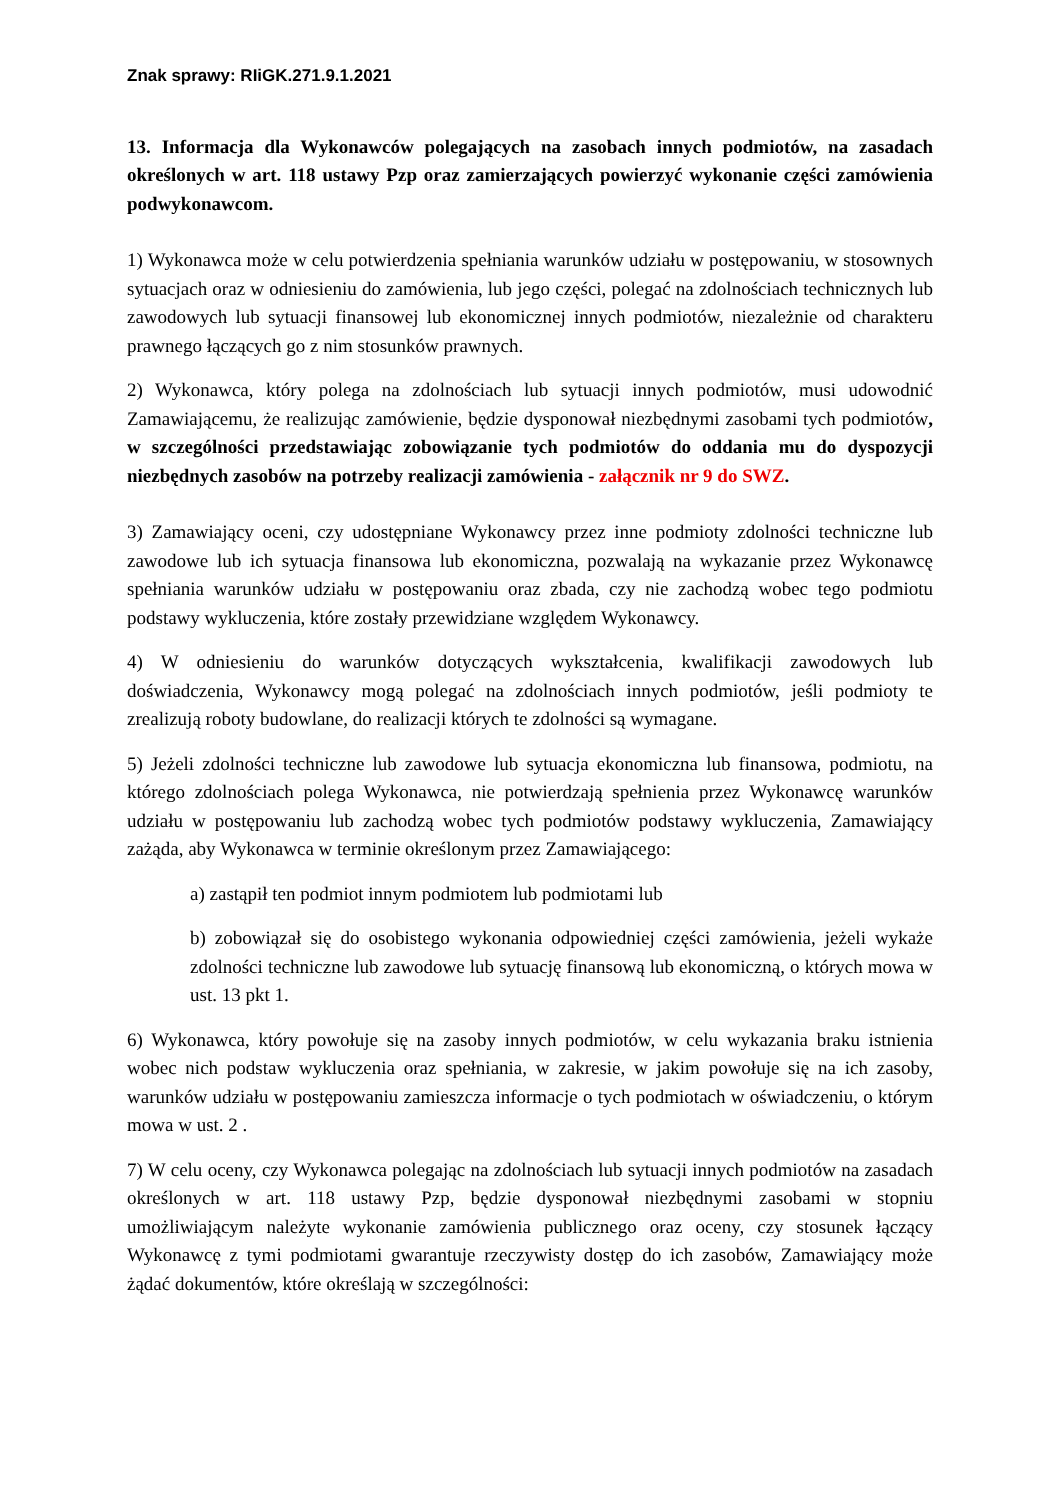Znak sprawy: RIiGK.271.9.1.2021
13. Informacja dla Wykonawców polegających na zasobach innych podmiotów, na zasadach określonych w art. 118 ustawy Pzp oraz zamierzających powierzyć wykonanie części zamówienia podwykonawcom.
1) Wykonawca może w celu potwierdzenia spełniania warunków udziału w postępowaniu, w stosownych sytuacjach oraz w odniesieniu do zamówienia, lub jego części, polegać na zdolnościach technicznych lub zawodowych lub sytuacji finansowej lub ekonomicznej innych podmiotów, niezależnie od charakteru prawnego łączących go z nim stosunków prawnych.
2) Wykonawca, który polega na zdolnościach lub sytuacji innych podmiotów, musi udowodnić Zamawiającemu, że realizując zamówienie, będzie dysponował niezbędnymi zasobami tych podmiotów, w szczególności przedstawiając zobowiązanie tych podmiotów do oddania mu do dyspozycji niezbędnych zasobów na potrzeby realizacji zamówienia - załącznik nr 9 do SWZ.
3) Zamawiający oceni, czy udostępniane Wykonawcy przez inne podmioty zdolności techniczne lub zawodowe lub ich sytuacja finansowa lub ekonomiczna, pozwalają na wykazanie przez Wykonawcę spełniania warunków udziału w postępowaniu oraz zbada, czy nie zachodzą wobec tego podmiotu podstawy wykluczenia, które zostały przewidziane względem Wykonawcy.
4) W odniesieniu do warunków dotyczących wykształcenia, kwalifikacji zawodowych lub doświadczenia, Wykonawcy mogą polegać na zdolnościach innych podmiotów, jeśli podmioty te zrealizują roboty budowlane, do realizacji których te zdolności są wymagane.
5) Jeżeli zdolności techniczne lub zawodowe lub sytuacja ekonomiczna lub finansowa, podmiotu, na którego zdolnościach polega Wykonawca, nie potwierdzają spełnienia przez Wykonawcę warunków udziału w postępowaniu lub zachodzą wobec tych podmiotów podstawy wykluczenia, Zamawiający zażąda, aby Wykonawca w terminie określonym przez Zamawiającego:
a) zastąpił ten podmiot innym podmiotem lub podmiotami lub
b) zobowiązał się do osobistego wykonania odpowiedniej części zamówienia, jeżeli wykaże zdolności techniczne lub zawodowe lub sytuację finansową lub ekonomiczną, o których mowa w ust. 13 pkt 1.
6) Wykonawca, który powołuje się na zasoby innych podmiotów, w celu wykazania braku istnienia wobec nich podstaw wykluczenia oraz spełniania, w zakresie, w jakim powołuje się na ich zasoby, warunków udziału w postępowaniu zamieszcza informacje o tych podmiotach w oświadczeniu, o którym mowa w ust. 2 .
7) W celu oceny, czy Wykonawca polegając na zdolnościach lub sytuacji innych podmiotów na zasadach określonych w art. 118 ustawy Pzp, będzie dysponował niezbędnymi zasobami w stopniu umożliwiającym należyte wykonanie zamówienia publicznego oraz oceny, czy stosunek łączący Wykonawcę z tymi podmiotami gwarantuje rzeczywisty dostęp do ich zasobów, Zamawiający może żądać dokumentów, które określają w szczególności: